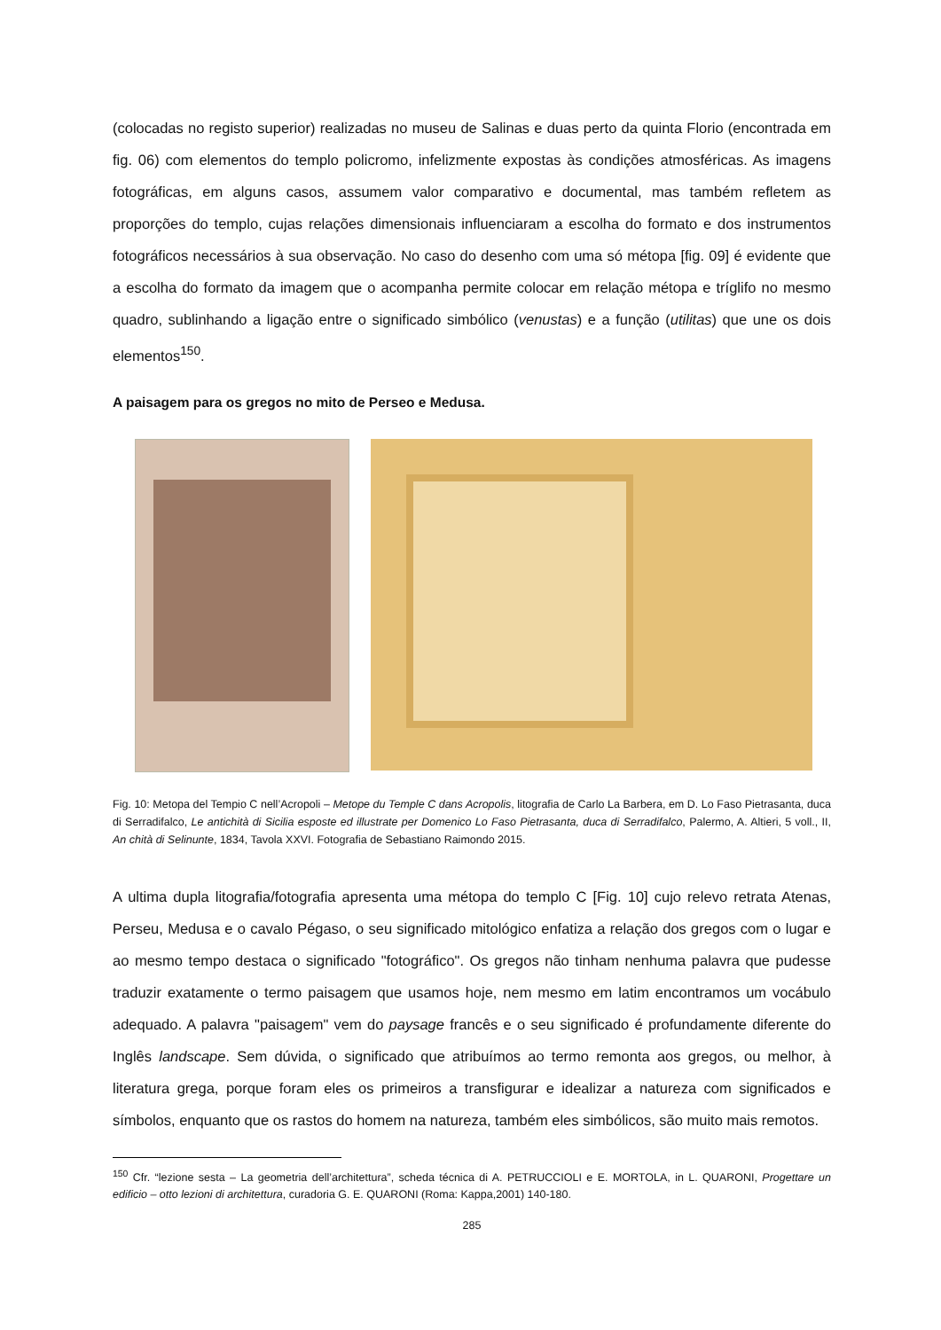(colocadas no registo superior) realizadas no museu de Salinas e duas perto da quinta Florio (encontrada em fig. 06) com elementos do templo policromo, infelizmente expostas às condições atmosféricas. As imagens fotográficas, em alguns casos, assumem valor comparativo e documental, mas também refletem as proporções do templo, cujas relações dimensionais influenciaram a escolha do formato e dos instrumentos fotográficos necessários à sua observação. No caso do desenho com uma só métopa [fig. 09] é evidente que a escolha do formato da imagem que o acompanha permite colocar em relação métopa e tríglifo no mesmo quadro, sublinhando a ligação entre o significado simbólico (venustas) e a função (utilitas) que une os dois elementos<sup>150</sup>.
A paisagem para os gregos no mito de Perseo e Medusa.
Fig. 10: Metopa del Tempio C nell’Acropoli – Metope du Temple C dans Acropolis, litografia de Carlo La Barbera, em D. Lo Faso Pietrasanta, duca di Serradifalco, Le antichità di Sicilia esposte ed illustrate per Domenico Lo Faso Pietrasanta, duca di Serradifalco, Palermo, A. Altieri, 5 voll., II, An chità di Selinunte, 1834, Tavola XXVI. Fotografia de Sebastiano Raimondo 2015.
A ultima dupla litografia/fotografia apresenta uma métopa do templo C [Fig. 10] cujo relevo retrata Atenas, Perseu, Medusa e o cavalo Pégaso, o seu significado mitológico enfatiza a relação dos gregos com o lugar e ao mesmo tempo destaca o significado "fotográfico". Os gregos não tinham nenhuma palavra que pudesse traduzir exatamente o termo paisagem que usamos hoje, nem mesmo em latim encontramos um vocábulo adequado. A palavra "paisagem" vem do paysage francês e o seu significado é profundamente diferente do Inglês landscape. Sem dúvida, o significado que atribuímos ao termo remonta aos gregos, ou melhor, à literatura grega, porque foram eles os primeiros a transfigurar e idealizar a natureza com significados e símbolos, enquanto que os rastos do homem na natureza, também eles simbólicos, são muito mais remotos.
<sup>150</sup> Cfr. “lezione sesta – La geometria dell’architettura”, scheda técnica di A. PETRUCCIOLI e E. MORTOLA, in L. QUARONI, Progettare un edificio – otto lezioni di architettura, curadoria G. E. QUARONI (Roma: Kappa,2001) 140-180.
285